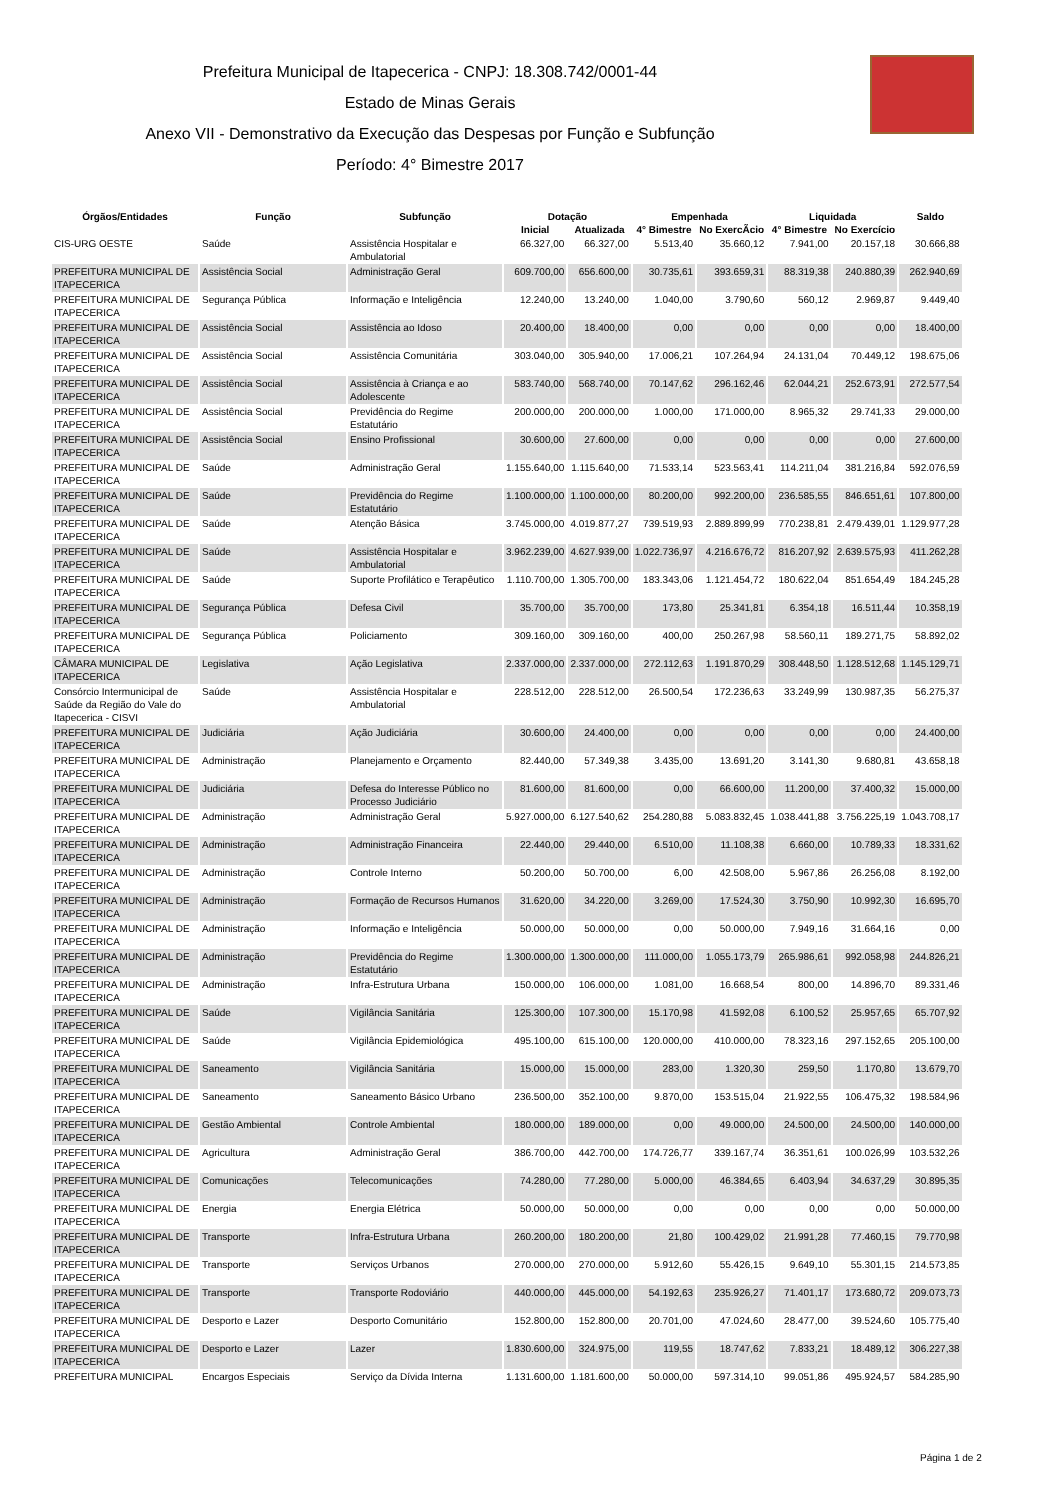Prefeitura Municipal de Itapecerica - CNPJ: 18.308.742/0001-44
Estado de Minas Gerais
Anexo VII - Demonstrativo da Execução das Despesas por Função e Subfunção
Período: 4° Bimestre 2017
| Órgãos/Entidades | Função | Subfunção | Dotação | | Empenhada | | Liquidada | | Saldo |
| --- | --- | --- | --- | --- | --- | --- | --- | --- | --- |
| | | | Inicial | Atualizada | 4° Bimestre | No ExercÃcio | 4° Bimestre | No Exercício | |
| CIS-URG OESTE | Saúde | Assistência Hospitalar e Ambulatorial | 66.327,00 | 66.327,00 | 5.513,40 | 35.660,12 | 7.941,00 | 20.157,18 | 30.666,88 |
| PREFEITURA MUNICIPAL DE ITAPECERICA | Assistência Social | Administração Geral | 609.700,00 | 656.600,00 | 30.735,61 | 393.659,31 | 88.319,38 | 240.880,39 | 262.940,69 |
| PREFEITURA MUNICIPAL DE ITAPECERICA | Segurança Pública | Informação e Inteligência | 12.240,00 | 13.240,00 | 1.040,00 | 3.790,60 | 560,12 | 2.969,87 | 9.449,40 |
| PREFEITURA MUNICIPAL DE ITAPECERICA | Assistência Social | Assistência ao Idoso | 20.400,00 | 18.400,00 | 0,00 | 0,00 | 0,00 | 0,00 | 18.400,00 |
| PREFEITURA MUNICIPAL DE ITAPECERICA | Assistência Social | Assistência Comunitária | 303.040,00 | 305.940,00 | 17.006,21 | 107.264,94 | 24.131,04 | 70.449,12 | 198.675,06 |
| PREFEITURA MUNICIPAL DE ITAPECERICA | Assistência Social | Assistência à Criança e ao Adolescente | 583.740,00 | 568.740,00 | 70.147,62 | 296.162,46 | 62.044,21 | 252.673,91 | 272.577,54 |
| PREFEITURA MUNICIPAL DE ITAPECERICA | Assistência Social | Previdência do Regime Estatutário | 200.000,00 | 200.000,00 | 1.000,00 | 171.000,00 | 8.965,32 | 29.741,33 | 29.000,00 |
| PREFEITURA MUNICIPAL DE ITAPECERICA | Assistência Social | Ensino Profissional | 30.600,00 | 27.600,00 | 0,00 | 0,00 | 0,00 | 0,00 | 27.600,00 |
| PREFEITURA MUNICIPAL DE ITAPECERICA | Saúde | Administração Geral | 1.155.640,00 | 1.115.640,00 | 71.533,14 | 523.563,41 | 114.211,04 | 381.216,84 | 592.076,59 |
| PREFEITURA MUNICIPAL DE ITAPECERICA | Saúde | Previdência do Regime Estatutário | 1.100.000,00 | 1.100.000,00 | 80.200,00 | 992.200,00 | 236.585,55 | 846.651,61 | 107.800,00 |
| PREFEITURA MUNICIPAL DE ITAPECERICA | Saúde | Atenção Básica | 3.745.000,00 | 4.019.877,27 | 739.519,93 | 2.889.899,99 | 770.238,81 | 2.479.439,01 | 1.129.977,28 |
| PREFEITURA MUNICIPAL DE ITAPECERICA | Saúde | Assistência Hospitalar e Ambulatorial | 3.962.239,00 | 4.627.939,00 | 1.022.736,97 | 4.216.676,72 | 816.207,92 | 2.639.575,93 | 411.262,28 |
| PREFEITURA MUNICIPAL DE ITAPECERICA | Saúde | Suporte Profilático e Terapêutico | 1.110.700,00 | 1.305.700,00 | 183.343,06 | 1.121.454,72 | 180.622,04 | 851.654,49 | 184.245,28 |
| PREFEITURA MUNICIPAL DE ITAPECERICA | Segurança Pública | Defesa Civil | 35.700,00 | 35.700,00 | 173,80 | 25.341,81 | 6.354,18 | 16.511,44 | 10.358,19 |
| PREFEITURA MUNICIPAL DE ITAPECERICA | Segurança Pública | Policiamento | 309.160,00 | 309.160,00 | 400,00 | 250.267,98 | 58.560,11 | 189.271,75 | 58.892,02 |
| CÂMARA MUNICIPAL DE ITAPECERICA | Legislativa | Ação Legislativa | 2.337.000,00 | 2.337.000,00 | 272.112,63 | 1.191.870,29 | 308.448,50 | 1.128.512,68 | 1.145.129,71 |
| Consórcio Intermunicipal de Saúde da Região do Vale do Itapecerica - CISVI | Saúde | Assistência Hospitalar e Ambulatorial | 228.512,00 | 228.512,00 | 26.500,54 | 172.236,63 | 33.249,99 | 130.987,35 | 56.275,37 |
| PREFEITURA MUNICIPAL DE ITAPECERICA | Judiciária | Ação Judiciária | 30.600,00 | 24.400,00 | 0,00 | 0,00 | 0,00 | 0,00 | 24.400,00 |
| PREFEITURA MUNICIPAL DE ITAPECERICA | Administração | Planejamento e Orçamento | 82.440,00 | 57.349,38 | 3.435,00 | 13.691,20 | 3.141,30 | 9.680,81 | 43.658,18 |
| PREFEITURA MUNICIPAL DE ITAPECERICA | Judiciária | Defesa do Interesse Público no Processo Judiciário | 81.600,00 | 81.600,00 | 0,00 | 66.600,00 | 11.200,00 | 37.400,32 | 15.000,00 |
| PREFEITURA MUNICIPAL DE ITAPECERICA | Administração | Administração Geral | 5.927.000,00 | 6.127.540,62 | 254.280,88 | 5.083.832,45 | 1.038.441,88 | 3.756.225,19 | 1.043.708,17 |
| PREFEITURA MUNICIPAL DE ITAPECERICA | Administração | Administração Financeira | 22.440,00 | 29.440,00 | 6.510,00 | 11.108,38 | 6.660,00 | 10.789,33 | 18.331,62 |
| PREFEITURA MUNICIPAL DE ITAPECERICA | Administração | Controle Interno | 50.200,00 | 50.700,00 | 6,00 | 42.508,00 | 5.967,86 | 26.256,08 | 8.192,00 |
| PREFEITURA MUNICIPAL DE ITAPECERICA | Administração | Formação de Recursos Humanos | 31.620,00 | 34.220,00 | 3.269,00 | 17.524,30 | 3.750,90 | 10.992,30 | 16.695,70 |
| PREFEITURA MUNICIPAL DE ITAPECERICA | Administração | Informação e Inteligência | 50.000,00 | 50.000,00 | 0,00 | 50.000,00 | 7.949,16 | 31.664,16 | 0,00 |
| PREFEITURA MUNICIPAL DE ITAPECERICA | Administração | Previdência do Regime Estatutário | 1.300.000,00 | 1.300.000,00 | 111.000,00 | 1.055.173,79 | 265.986,61 | 992.058,98 | 244.826,21 |
| PREFEITURA MUNICIPAL DE ITAPECERICA | Administração | Infra-Estrutura Urbana | 150.000,00 | 106.000,00 | 1.081,00 | 16.668,54 | 800,00 | 14.896,70 | 89.331,46 |
| PREFEITURA MUNICIPAL DE ITAPECERICA | Saúde | Vigilância Sanitária | 125.300,00 | 107.300,00 | 15.170,98 | 41.592,08 | 6.100,52 | 25.957,65 | 65.707,92 |
| PREFEITURA MUNICIPAL DE ITAPECERICA | Saúde | Vigilância Epidemiológica | 495.100,00 | 615.100,00 | 120.000,00 | 410.000,00 | 78.323,16 | 297.152,65 | 205.100,00 |
| PREFEITURA MUNICIPAL DE ITAPECERICA | Saneamento | Vigilância Sanitária | 15.000,00 | 15.000,00 | 283,00 | 1.320,30 | 259,50 | 1.170,80 | 13.679,70 |
| PREFEITURA MUNICIPAL DE ITAPECERICA | Saneamento | Saneamento Básico Urbano | 236.500,00 | 352.100,00 | 9.870,00 | 153.515,04 | 21.922,55 | 106.475,32 | 198.584,96 |
| PREFEITURA MUNICIPAL DE ITAPECERICA | Gestão Ambiental | Controle Ambiental | 180.000,00 | 189.000,00 | 0,00 | 49.000,00 | 24.500,00 | 24.500,00 | 140.000,00 |
| PREFEITURA MUNICIPAL DE ITAPECERICA | Agricultura | Administração Geral | 386.700,00 | 442.700,00 | 174.726,77 | 339.167,74 | 36.351,61 | 100.026,99 | 103.532,26 |
| PREFEITURA MUNICIPAL DE ITAPECERICA | Comunicações | Telecomunicações | 74.280,00 | 77.280,00 | 5.000,00 | 46.384,65 | 6.403,94 | 34.637,29 | 30.895,35 |
| PREFEITURA MUNICIPAL DE ITAPECERICA | Energia | Energia Elétrica | 50.000,00 | 50.000,00 | 0,00 | 0,00 | 0,00 | 0,00 | 50.000,00 |
| PREFEITURA MUNICIPAL DE ITAPECERICA | Transporte | Infra-Estrutura Urbana | 260.200,00 | 180.200,00 | 21,80 | 100.429,02 | 21.991,28 | 77.460,15 | 79.770,98 |
| PREFEITURA MUNICIPAL DE ITAPECERICA | Transporte | Serviços Urbanos | 270.000,00 | 270.000,00 | 5.912,60 | 55.426,15 | 9.649,10 | 55.301,15 | 214.573,85 |
| PREFEITURA MUNICIPAL DE ITAPECERICA | Transporte | Transporte Rodoviário | 440.000,00 | 445.000,00 | 54.192,63 | 235.926,27 | 71.401,17 | 173.680,72 | 209.073,73 |
| PREFEITURA MUNICIPAL DE ITAPECERICA | Desporto e Lazer | Desporto Comunitário | 152.800,00 | 152.800,00 | 20.701,00 | 47.024,60 | 28.477,00 | 39.524,60 | 105.775,40 |
| PREFEITURA MUNICIPAL DE ITAPECERICA | Desporto e Lazer | Lazer | 1.830.600,00 | 324.975,00 | 119,55 | 18.747,62 | 7.833,21 | 18.489,12 | 306.227,38 |
| PREFEITURA MUNICIPAL | Encargos Especiais | Serviço da Dívida Interna | 1.131.600,00 | 1.181.600,00 | 50.000,00 | 597.314,10 | 99.051,86 | 495.924,57 | 584.285,90 |
Página 1 de 2